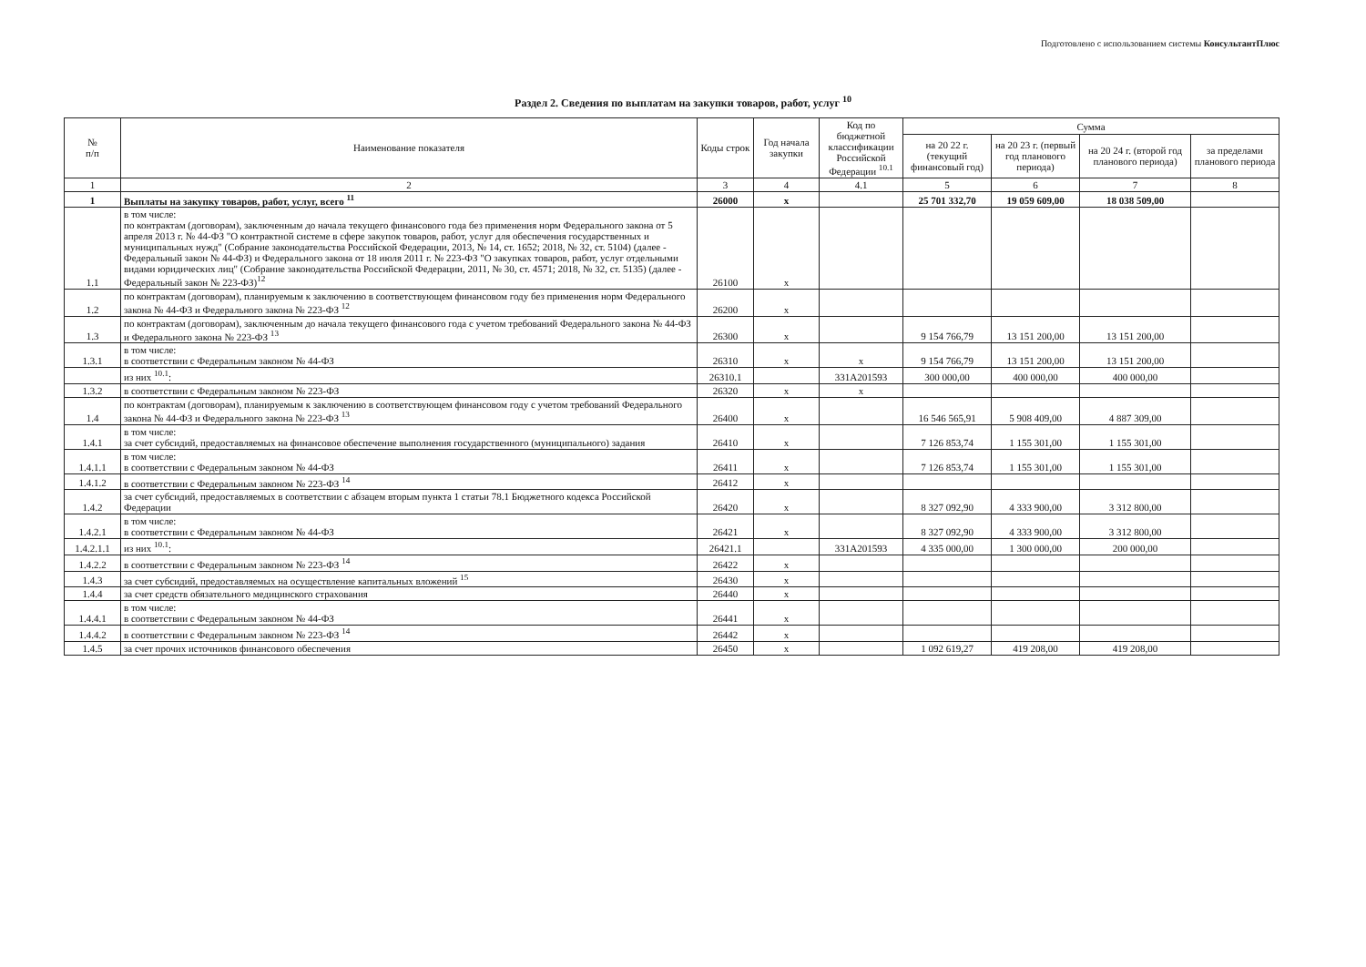Подготовлено с использованием системы КонсультантПлюс
Раздел 2. Сведения по выплатам на закупки товаров, работ, услуг <sup>10</sup>
| № п/п | Наименование показателя | Коды строк | Год начала закупки | Код по бюджетной классификации Российской Федерации <sup>10.1</sup> | Сумма | | | |
| --- | --- | --- | --- | --- | --- | --- | --- | --- |
| | | | | | на 20 22 г. (текущий финансовый год) | на 20 23 г. (первый год планового периода) | на 20 24 г. (второй год планового периода) | за пределами планового периода |
| 1 | 2 | 3 | 4 | 4.1 | 5 | 6 | 7 | 8 |
| 1 | Выплаты на закупку товаров, работ, услуг, всего <sup>11</sup> | 26000 | x | | 25 701 332,70 | 19 059 609,00 | 18 038 509,00 | |
| 1.1 | в том числе: по контрактам (договорам), заключенным до начала текущего финансового года без применения норм Федерального закона от 5 апреля 2013 г. № 44-ФЗ "О контрактной системе в сфере закупок товаров, работ, услуг для обеспечения государственных и муниципальных нужд" (Собрание законодательства Российской Федерации, 2013, № 14, ст. 1652; 2018, № 32, ст. 5104) (далее - Федеральный закон № 44-ФЗ) и Федерального закона от 18 июля 2011 г. № 223-ФЗ "О закупках товаров, работ, услуг отдельными видами юридических лиц" (Собрание законодательства Российской Федерации, 2011, № 30, ст. 4571; 2018, № 32, ст. 5135) (далее - Федеральный закон № 223-ФЗ)<sup>12</sup> | 26100 | x | | | | | |
| 1.2 | по контрактам (договорам), планируемым к заключению в соответствующем финансовом году без применения норм Федерального закона № 44-ФЗ и Федерального закона № 223-ФЗ <sup>12</sup> | 26200 | x | | | | | |
| 1.3 | по контрактам (договорам), заключенным до начала текущего финансового года с учетом требований Федерального закона № 44-ФЗ и Федерального закона № 223-ФЗ <sup>13</sup> | 26300 | x | | 9 154 766,79 | 13 151 200,00 | 13 151 200,00 | |
| 1.3.1 | в том числе: в соответствии с Федеральным законом № 44-ФЗ | 26310 | x | x | 9 154 766,79 | 13 151 200,00 | 13 151 200,00 | |
| | из них <sup>10.1</sup>: | 26310.1 | | 331A201593 | 300 000,00 | 400 000,00 | 400 000,00 | |
| 1.3.2 | в соответствии с Федеральным законом № 223-ФЗ | 26320 | x | x | | | | |
| 1.4 | по контрактам (договорам), планируемым к заключению в соответствующем финансовом году с учетом требований Федерального закона № 44-ФЗ и Федерального закона № 223-ФЗ <sup>13</sup> | 26400 | x | | 16 546 565,91 | 5 908 409,00 | 4 887 309,00 | |
| 1.4.1 | в том числе: за счет субсидий, предоставляемых на финансовое обеспечение выполнения государственного (муниципального) задания | 26410 | x | | 7 126 853,74 | 1 155 301,00 | 1 155 301,00 | |
| 1.4.1.1 | в том числе: в соответствии с Федеральным законом № 44-ФЗ | 26411 | x | | 7 126 853,74 | 1 155 301,00 | 1 155 301,00 | |
| 1.4.1.2 | в соответствии с Федеральным законом № 223-ФЗ <sup>14</sup> | 26412 | x | | | | | |
| 1.4.2 | за счет субсидий, предоставляемых в соответствии с абзацем вторым пункта 1 статьи 78.1 Бюджетного кодекса Российской Федерации | 26420 | x | | 8 327 092,90 | 4 333 900,00 | 3 312 800,00 | |
| 1.4.2.1 | в том числе: в соответствии с Федеральным законом № 44-ФЗ | 26421 | x | | 8 327 092,90 | 4 333 900,00 | 3 312 800,00 | |
| 1.4.2.1.1 | из них <sup>10.1</sup>: | 26421.1 | | 331A201593 | 4 335 000,00 | 1 300 000,00 | 200 000,00 | |
| 1.4.2.2 | в соответствии с Федеральным законом № 223-ФЗ <sup>14</sup> | 26422 | x | | | | | |
| 1.4.3 | за счет субсидий, предоставляемых на осуществление капитальных вложений <sup>15</sup> | 26430 | x | | | | | |
| 1.4.4 | за счет средств обязательного медицинского страхования | 26440 | x | | | | | |
| 1.4.4.1 | в том числе: в соответствии с Федеральным законом № 44-ФЗ | 26441 | x | | | | | |
| 1.4.4.2 | в соответствии с Федеральным законом № 223-ФЗ <sup>14</sup> | 26442 | x | | | | | |
| 1.4.5 | за счет прочих источников финансового обеспечения | 26450 | x | | 1 092 619,27 | 419 208,00 | 419 208,00 | |